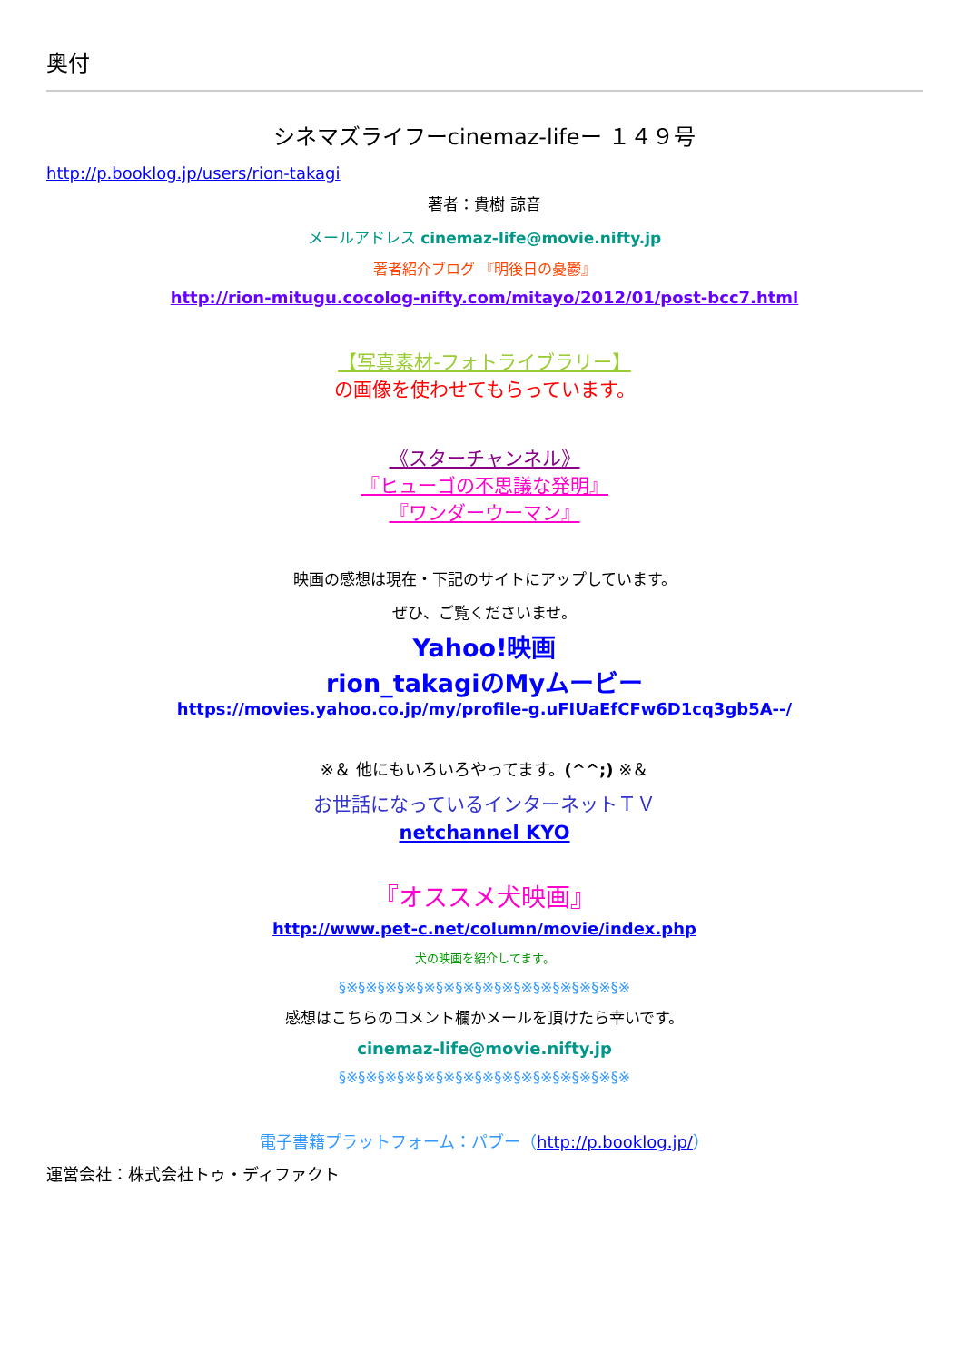奥付
シネマズライフーcinemaz-lifeー １４９号
http://p.booklog.jp/users/rion-takagi
著者：貴樹 諒音
メールアドレス cinemaz-life@movie.nifty.jp
著者紹介ブログ 『明後日の憂鬱』
http://rion-mitugu.cocolog-nifty.com/mitayo/2012/01/post-bcc7.html
【写真素材-フォトライブラリー】
の画像を使わせてもらっています。
《スターチャンネル》
『ヒューゴの不思議な発明』
『ワンダーウーマン』
映画の感想は現在・下記のサイトにアップしています。
ぜひ、ご覧くださいませ。
Yahoo!映画
rion_takagiのMyムービー
https://movies.yahoo.co.jp/my/profile-g.uFIUaEfCFw6D1cq3gb5A--/
※＆ 他にもいろいろやってます。(^^;) ※＆
お世話になっているインターネットＴＶ
netchannel KYO
『オススメ犬映画』
http://www.pet-c.net/column/movie/index.php
犬の映画を紹介してます。
§※§※§※§※§※§※§※§※§※§※§※§※§※§※§※
感想はこちらのコメント欄かメールを頂けたら幸いです。
cinemaz-life@movie.nifty.jp
§※§※§※§※§※§※§※§※§※§※§※§※§※§※§※
電子書籍プラットフォーム：パブー（http://p.booklog.jp/）
運営会社：株式会社トゥ・ディファクト